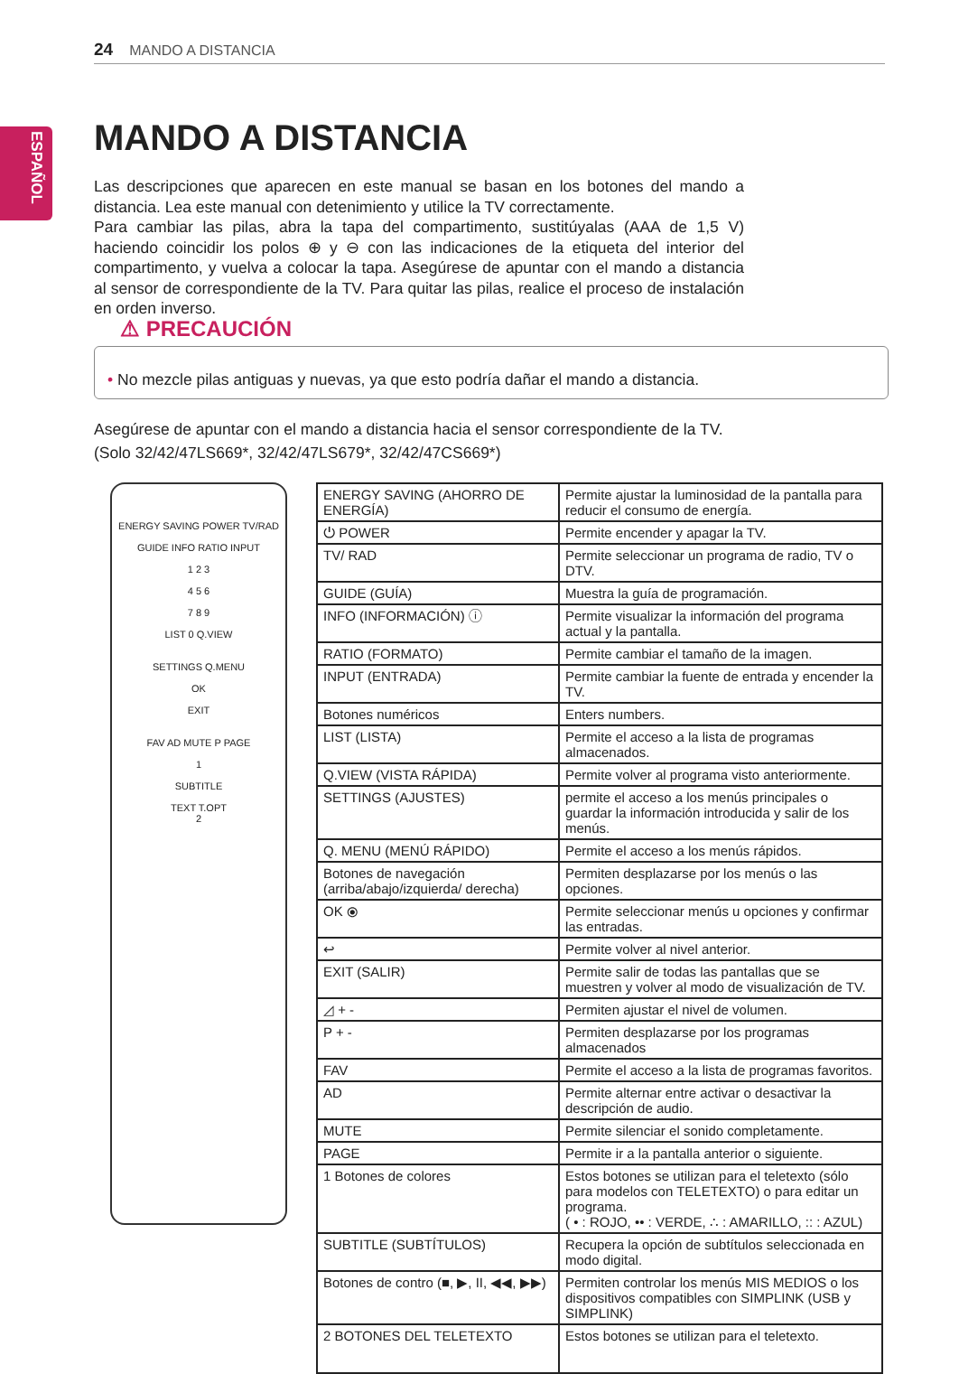24 MANDO A DISTANCIA
ESPAÑOL
MANDO A DISTANCIA
Las descripciones que aparecen en este manual se basan en los botones del mando a distancia. Lea este manual con detenimiento y utilice la TV correctamente.
Para cambiar las pilas, abra la tapa del compartimento, sustitúyalas (AAA de 1,5 V) haciendo coincidir los polos ⊕ y ⊖ con las indicaciones de la etiqueta del interior del compartimento, y vuelva a colocar la tapa. Asegúrese de apuntar con el mando a distancia al sensor de correspondiente de la TV. Para quitar las pilas, realice el proceso de instalación en orden inverso.
⚠ PRECAUCIÓN
• No mezcle pilas antiguas y nuevas, ya que esto podría dañar el mando a distancia.
Asegúrese de apuntar con el mando a distancia hacia el sensor correspondiente de la TV.
(Solo 32/42/47LS669*, 32/42/47LS679*, 32/42/47CS669*)
ENERGY SAVING POWER TV/RAD
GUIDE INFO RATIO INPUT
1 2 3
4 5 6
7 8 9
LIST 0 Q.VIEW
SETTINGS Q.MENU
OK
EXIT
FAV AD MUTE P PAGE
1
SUBTITLE
TEXT T.OPT
2
| ENERGY SAVING (AHORRO DE ENERGÍA) | Permite ajustar la luminosidad de la pantalla para reducir el consumo de energía. |
| ⏻ POWER | Permite encender y apagar la TV. |
| TV/ RAD | Permite seleccionar un programa de radio, TV o DTV. |
| GUIDE (GUÍA) | Muestra la guía de programación. |
| INFO (INFORMACIÓN) ⓘ | Permite visualizar la información del programa actual y la pantalla. |
| RATIO (FORMATO) | Permite cambiar el tamaño de la imagen. |
| INPUT (ENTRADA) | Permite cambiar la fuente de entrada y encender la TV. |
| Botones numéricos | Enters numbers. |
| LIST (LISTA) | Permite el acceso a la lista de programas almacenados. |
| Q.VIEW (VISTA RÁPIDA) | Permite volver al programa visto anteriormente. |
| SETTINGS (AJUSTES) | permite el acceso a los menús principales o guardar la información introducida y salir de los menús. |
| Q. MENU (MENÚ RÁPIDO) | Permite el acceso a los menús rápidos. |
| Botones de navegación (arriba/abajo/izquierda/ derecha) | Permiten desplazarse por los menús o las opciones. |
| OK ⦿ | Permite seleccionar menús u opciones y confirmar las entradas. |
| ↩ | Permite volver al nivel anterior. |
| EXIT (SALIR) | Permite salir de todas las pantallas que se muestren y volver al modo de visualización de TV. |
| ◿ + - | Permiten ajustar el nivel de volumen. |
| P + - | Permiten desplazarse por los programas almacenados |
| FAV | Permite el acceso a la lista de programas favoritos. |
| AD | Permite alternar entre activar o desactivar la descripción de audio. |
| MUTE | Permite silenciar el sonido completamente. |
| PAGE | Permite ir a la pantalla anterior o siguiente. |
| 1 Botones de colores | Estos botones se utilizan para el teletexto (sólo para modelos con TELETEXTO) o para editar un programa. ( • : ROJO, •• : VERDE, ∴ : AMARILLO, :: : AZUL) |
| SUBTITLE (SUBTÍTULOS) | Recupera la opción de subtítulos seleccionada en modo digital. |
| Botones de contro (■, ▶, II, ◀◀, ▶▶) | Permiten controlar los menús MIS MEDIOS o los dispositivos compatibles con SIMPLINK (USB y SIMPLINK) |
| 2 BOTONES DEL TELETEXTO | Estos botones se utilizan para el teletexto. |